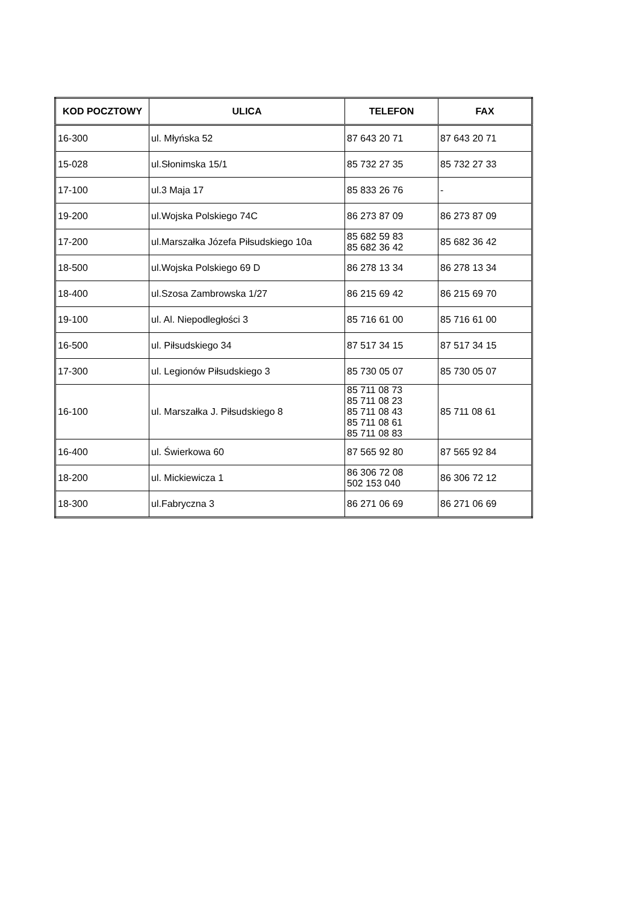| KOD POCZTOWY | ULICA | TELEFON | FAX |
| --- | --- | --- | --- |
| 16-300 | ul. Młyńska 52 | 87 643 20 71 | 87 643 20 71 |
| 15-028 | ul.Słonimska 15/1 | 85 732 27 35 | 85 732 27 33 |
| 17-100 | ul.3 Maja 17 | 85 833 26 76 | - |
| 19-200 | ul.Wojska Polskiego 74C | 86 273 87 09 | 86 273 87 09 |
| 17-200 | ul.Marszałka Józefa Piłsudskiego 10a | 85 682 59 83 85 682 36 42 | 85 682 36 42 |
| 18-500 | ul.Wojska Polskiego 69 D | 86 278 13 34 | 86 278 13 34 |
| 18-400 | ul.Szosa Zambrowska 1/27 | 86 215 69 42 | 86 215 69 70 |
| 19-100 | ul. Al. Niepodległości 3 | 85 716 61 00 | 85 716 61 00 |
| 16-500 | ul. Piłsudskiego 34 | 87 517 34 15 | 87 517 34 15 |
| 17-300 | ul. Legionów Piłsudskiego 3 | 85 730 05 07 | 85 730 05 07 |
| 16-100 | ul. Marszałka J. Piłsudskiego 8 | 85 711 08 73 85 711 08 23 85 711 08 43 85 711 08 61 85 711 08 83 | 85 711 08 61 |
| 16-400 | ul. Świerkowa 60 | 87 565 92 80 | 87 565 92 84 |
| 18-200 | ul. Mickiewicza 1 | 86 306 72 08 502 153 040 | 86 306 72 12 |
| 18-300 | ul.Fabryczna 3 | 86 271 06 69 | 86 271 06 69 |